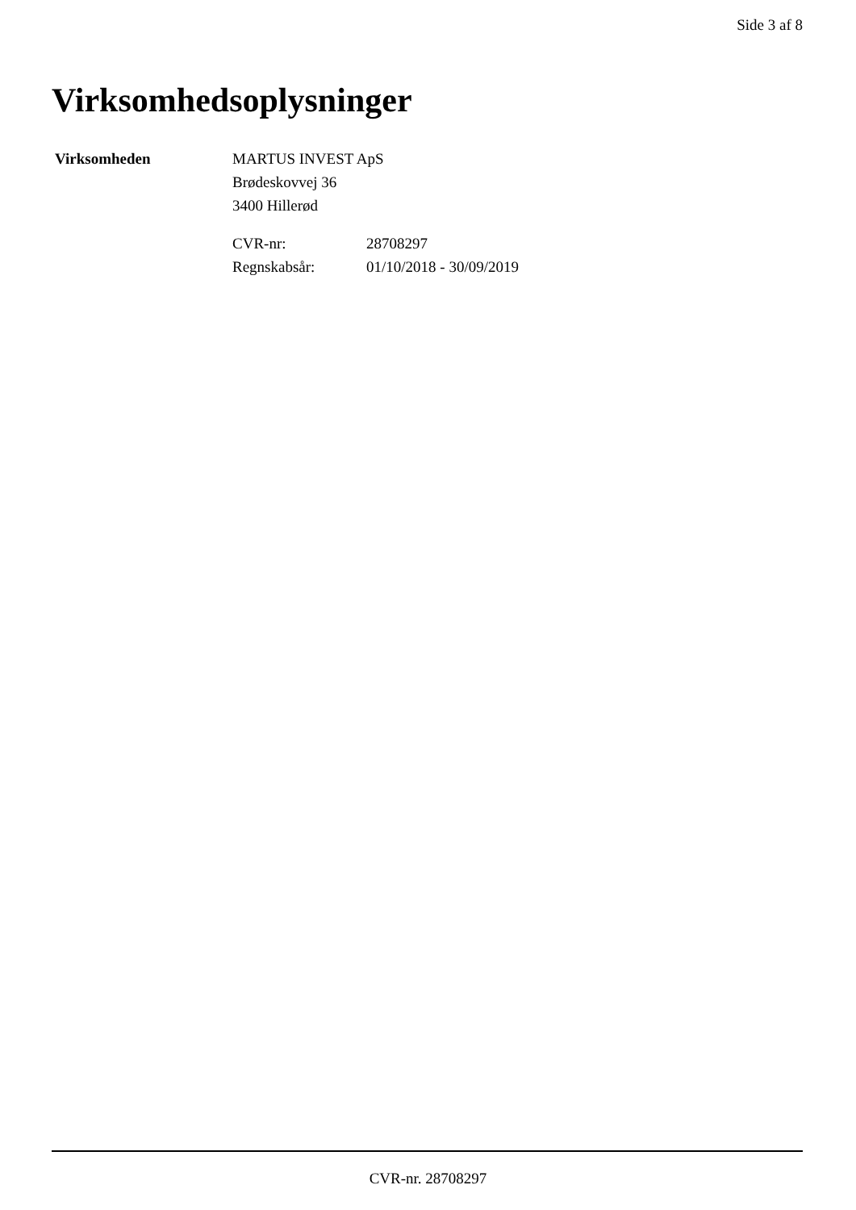Side 3 af 8
Virksomhedsoplysninger
Virksomheden MARTUS INVEST ApS
Brødeskovvej 36
3400 Hillerød
CVR-nr: 28708297 Regnskabsår: 01/10/2018 - 30/09/2019
CVR-nr. 28708297